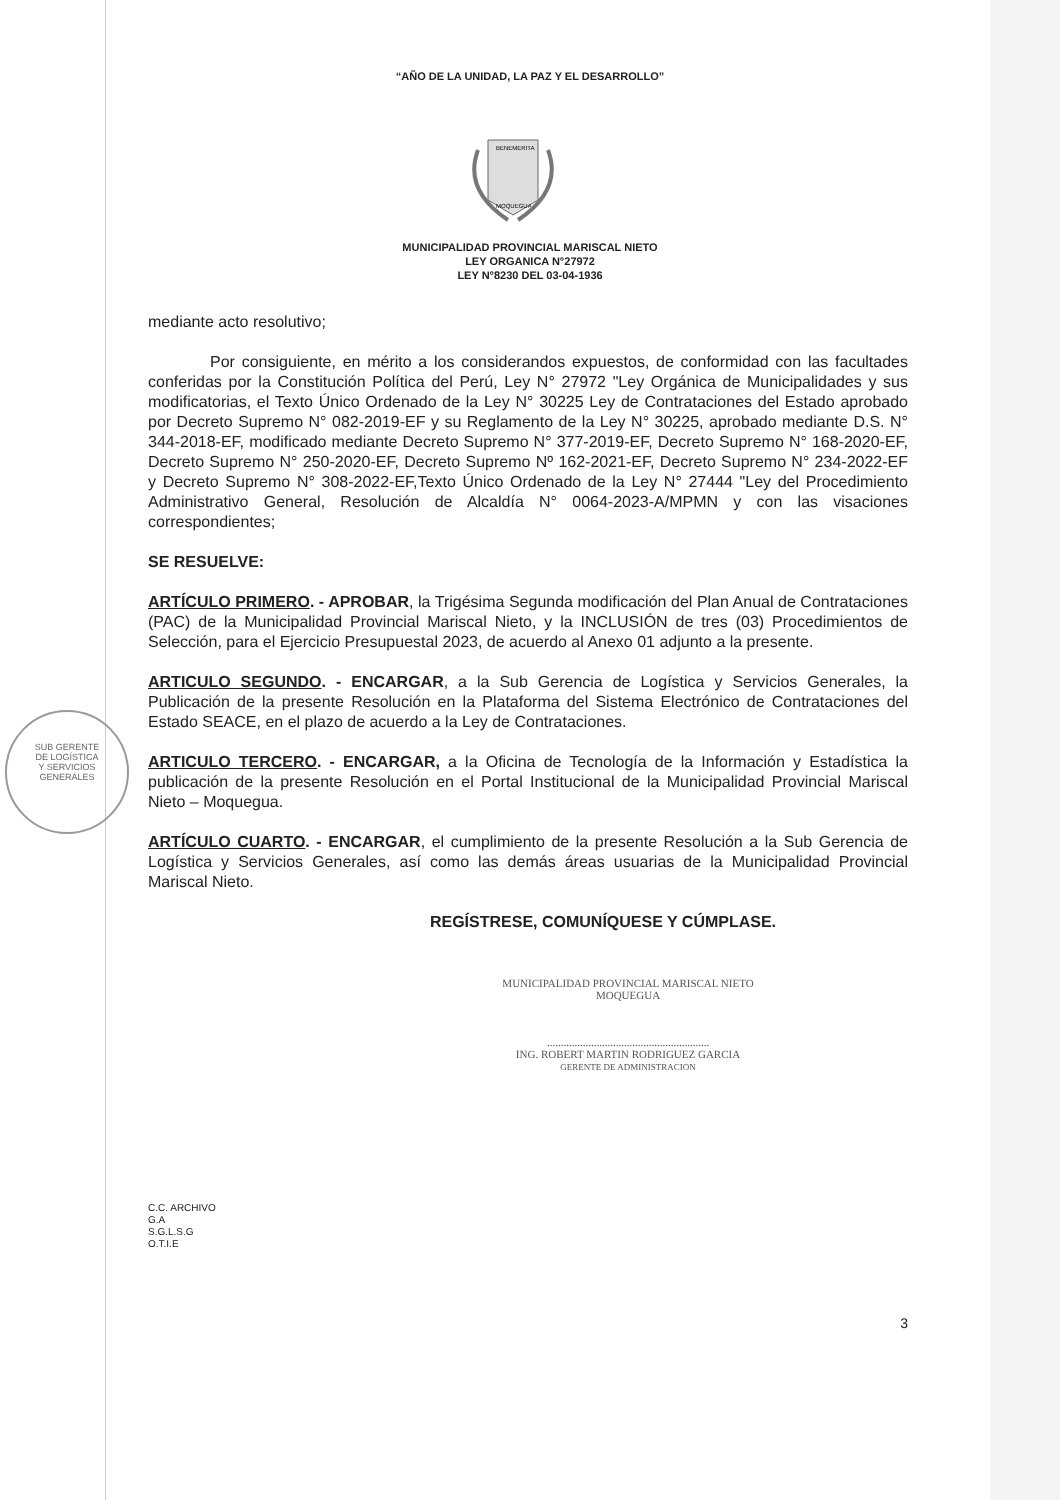SUB GERENTE
DE LOGÍSTICA
Y SERVICIOS
GENERALES
“AÑO DE LA UNIDAD, LA PAZ Y EL DESARROLLO”
BENEMERITA
MOQUEGUA
MUNICIPALIDAD PROVINCIAL MARISCAL NIETO
LEY ORGANICA N°27972
LEY N°8230 DEL 03-04-1936
mediante acto resolutivo;
Por consiguiente, en mérito a los considerandos expuestos, de conformidad con las facultades conferidas por la Constitución Política del Perú, Ley N° 27972 "Ley Orgánica de Municipalidades y sus modificatorias, el Texto Único Ordenado de la Ley N° 30225 Ley de Contrataciones del Estado aprobado por Decreto Supremo N° 082-2019-EF y su Reglamento de la Ley N° 30225, aprobado mediante D.S. N° 344-2018-EF, modificado mediante Decreto Supremo N° 377-2019-EF, Decreto Supremo N° 168-2020-EF, Decreto Supremo N° 250-2020-EF, Decreto Supremo Nº 162-2021-EF, Decreto Supremo N° 234-2022-EF y Decreto Supremo N° 308-2022-EF,Texto Único Ordenado de la Ley N° 27444 "Ley del Procedimiento Administrativo General, Resolución de Alcaldía N° 0064-2023-A/MPMN y con las visaciones correspondientes;
SE RESUELVE:
ARTÍCULO PRIMERO. - APROBAR, la Trigésima Segunda modificación del Plan Anual de Contrataciones (PAC) de la Municipalidad Provincial Mariscal Nieto, y la INCLUSIÓN de tres (03) Procedimientos de Selección, para el Ejercicio Presupuestal 2023, de acuerdo al Anexo 01 adjunto a la presente.
ARTICULO SEGUNDO. - ENCARGAR, a la Sub Gerencia de Logística y Servicios Generales, la Publicación de la presente Resolución en la Plataforma del Sistema Electrónico de Contrataciones del Estado SEACE, en el plazo de acuerdo a la Ley de Contrataciones.
ARTICULO TERCERO. - ENCARGAR, a la Oficina de Tecnología de la Información y Estadística la publicación de la presente Resolución en el Portal Institucional de la Municipalidad Provincial Mariscal Nieto – Moquegua.
ARTÍCULO CUARTO. - ENCARGAR, el cumplimiento de la presente Resolución a la Sub Gerencia de Logística y Servicios Generales, así como las demás áreas usuarias de la Municipalidad Provincial Mariscal Nieto.
REGÍSTRESE, COMUNÍQUESE Y CÚMPLASE.
MUNICIPALIDAD PROVINCIAL MARISCAL NIETO
MOQUEGUA
...........................................................
ING. ROBERT MARTIN RODRIGUEZ GARCIA
GERENTE DE ADMINISTRACION
C.C. ARCHIVO
G.A
S.G.L.S.G
O.T.I.E
3